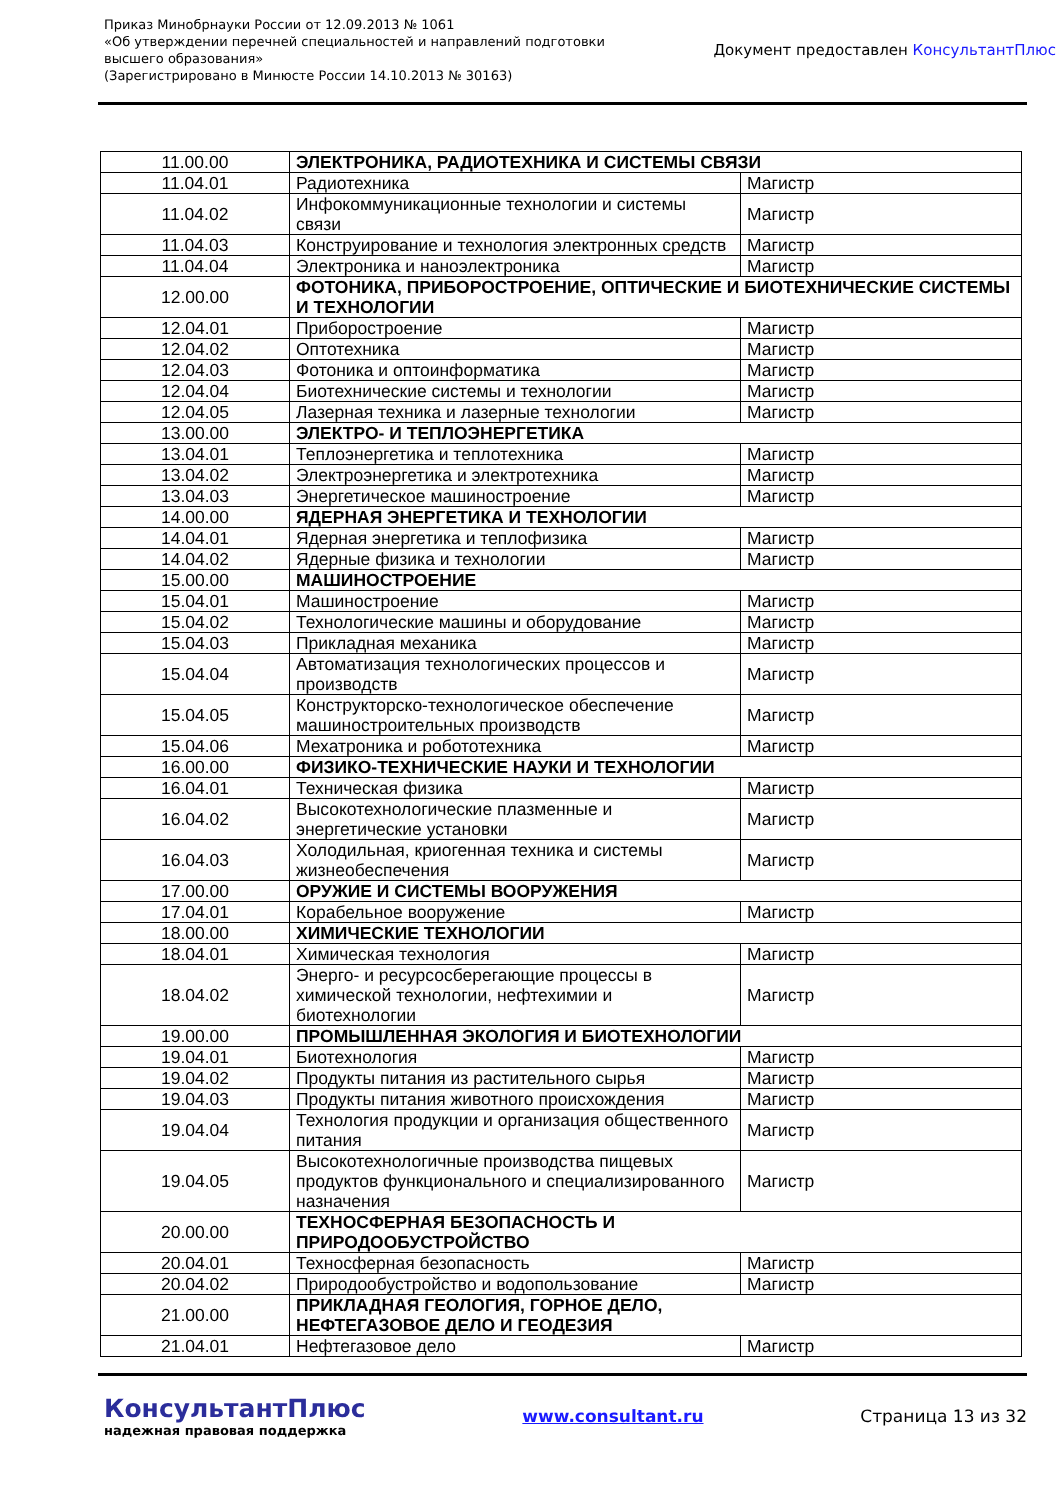Приказ Минобрнауки России от 12.09.2013 № 1061
«Об утверждении перечней специальностей и направлений подготовки
высшего образования»
(Зарегистрировано в Минюсте России 14.10.2013 № 30163)
Документ предоставлен КонсультантПлюс
| 11.00.00 | ЭЛЕКТРОНИКА, РАДИОТЕХНИКА И СИСТЕМЫ СВЯЗИ | |
| 11.04.01 | Радиотехника | Магистр |
| 11.04.02 | Инфокоммуникационные технологии и системы связи | Магистр |
| 11.04.03 | Конструирование и технология электронных средств | Магистр |
| 11.04.04 | Электроника и наноэлектроника | Магистр |
| 12.00.00 | ФОТОНИКА, ПРИБОРОСТРОЕНИЕ, ОПТИЧЕСКИЕ И БИОТЕХНИЧЕСКИЕ СИСТЕМЫ И ТЕХНОЛОГИИ | |
| 12.04.01 | Приборостроение | Магистр |
| 12.04.02 | Оптотехника | Магистр |
| 12.04.03 | Фотоника и оптоинформатика | Магистр |
| 12.04.04 | Биотехнические системы и технологии | Магистр |
| 12.04.05 | Лазерная техника и лазерные технологии | Магистр |
| 13.00.00 | ЭЛЕКТРО- И ТЕПЛОЭНЕРГЕТИКА | |
| 13.04.01 | Теплоэнергетика и теплотехника | Магистр |
| 13.04.02 | Электроэнергетика и электротехника | Магистр |
| 13.04.03 | Энергетическое машиностроение | Магистр |
| 14.00.00 | ЯДЕРНАЯ ЭНЕРГЕТИКА И ТЕХНОЛОГИИ | |
| 14.04.01 | Ядерная энергетика и теплофизика | Магистр |
| 14.04.02 | Ядерные физика и технологии | Магистр |
| 15.00.00 | МАШИНОСТРОЕНИЕ | |
| 15.04.01 | Машиностроение | Магистр |
| 15.04.02 | Технологические машины и оборудование | Магистр |
| 15.04.03 | Прикладная механика | Магистр |
| 15.04.04 | Автоматизация технологических процессов и производств | Магистр |
| 15.04.05 | Конструкторско-технологическое обеспечение машиностроительных производств | Магистр |
| 15.04.06 | Мехатроника и робототехника | Магистр |
| 16.00.00 | ФИЗИКО-ТЕХНИЧЕСКИЕ НАУКИ И ТЕХНОЛОГИИ | |
| 16.04.01 | Техническая физика | Магистр |
| 16.04.02 | Высокотехнологические плазменные и энергетические установки | Магистр |
| 16.04.03 | Холодильная, криогенная техника и системы жизнеобеспечения | Магистр |
| 17.00.00 | ОРУЖИЕ И СИСТЕМЫ ВООРУЖЕНИЯ | |
| 17.04.01 | Корабельное вооружение | Магистр |
| 18.00.00 | ХИМИЧЕСКИЕ ТЕХНОЛОГИИ | |
| 18.04.01 | Химическая технология | Магистр |
| 18.04.02 | Энерго- и ресурсосберегающие процессы в химической технологии, нефтехимии и биотехнологии | Магистр |
| 19.00.00 | ПРОМЫШЛЕННАЯ ЭКОЛОГИЯ И БИОТЕХНОЛОГИИ | |
| 19.04.01 | Биотехнология | Магистр |
| 19.04.02 | Продукты питания из растительного сырья | Магистр |
| 19.04.03 | Продукты питания животного происхождения | Магистр |
| 19.04.04 | Технология продукции и организация общественного питания | Магистр |
| 19.04.05 | Высокотехнологичные производства пищевых продуктов функционального и специализированного назначения | Магистр |
| 20.00.00 | ТЕХНОСФЕРНАЯ БЕЗОПАСНОСТЬ И ПРИРОДООБУСТРОЙСТВО | |
| 20.04.01 | Техносферная безопасность | Магистр |
| 20.04.02 | Природообустройство и водопользование | Магистр |
| 21.00.00 | ПРИКЛАДНАЯ ГЕОЛОГИЯ, ГОРНОЕ ДЕЛО, НЕФТЕГАЗОВОЕ ДЕЛО И ГЕОДЕЗИЯ | |
| 21.04.01 | Нефтегазовое дело | Магистр |
КонсультантПлюс
надежная правовая поддержка
www.consultant.ru Страница 13 из 32